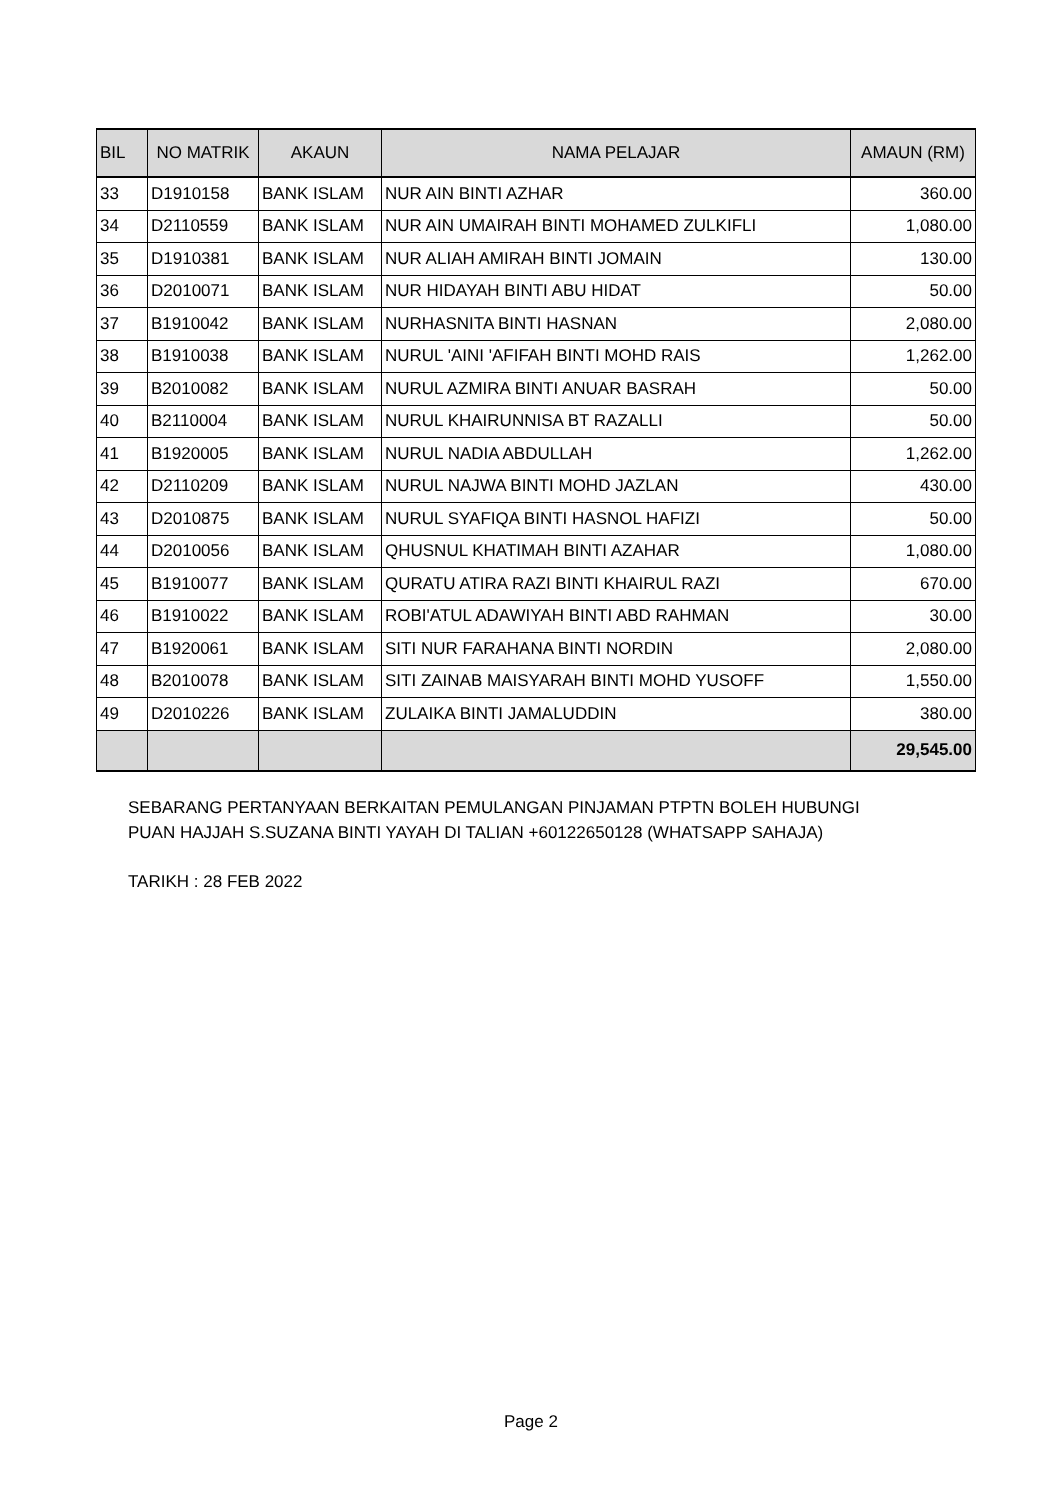| BIL | NO MATRIK | AKAUN | NAMA PELAJAR | AMAUN (RM) |
| --- | --- | --- | --- | --- |
| 33 | D1910158 | BANK ISLAM | NUR AIN BINTI AZHAR | 360.00 |
| 34 | D2110559 | BANK ISLAM | NUR AIN UMAIRAH BINTI MOHAMED ZULKIFLI | 1,080.00 |
| 35 | D1910381 | BANK ISLAM | NUR ALIAH AMIRAH BINTI JOMAIN | 130.00 |
| 36 | D2010071 | BANK ISLAM | NUR HIDAYAH BINTI ABU HIDAT | 50.00 |
| 37 | B1910042 | BANK ISLAM | NURHASNITA BINTI HASNAN | 2,080.00 |
| 38 | B1910038 | BANK ISLAM | NURUL 'AINI 'AFIFAH BINTI MOHD RAIS | 1,262.00 |
| 39 | B2010082 | BANK ISLAM | NURUL AZMIRA BINTI ANUAR BASRAH | 50.00 |
| 40 | B2110004 | BANK ISLAM | NURUL KHAIRUNNISA BT RAZALLI | 50.00 |
| 41 | B1920005 | BANK ISLAM | NURUL NADIA ABDULLAH | 1,262.00 |
| 42 | D2110209 | BANK ISLAM | NURUL NAJWA BINTI MOHD JAZLAN | 430.00 |
| 43 | D2010875 | BANK ISLAM | NURUL SYAFIQA BINTI HASNOL HAFIZI | 50.00 |
| 44 | D2010056 | BANK ISLAM | QHUSNUL KHATIMAH BINTI AZAHAR | 1,080.00 |
| 45 | B1910077 | BANK ISLAM | QURATU ATIRA RAZI BINTI KHAIRUL RAZI | 670.00 |
| 46 | B1910022 | BANK ISLAM | ROBI'ATUL ADAWIYAH BINTI ABD RAHMAN | 30.00 |
| 47 | B1920061 | BANK ISLAM | SITI NUR FARAHANA BINTI NORDIN | 2,080.00 |
| 48 | B2010078 | BANK ISLAM | SITI ZAINAB MAISYARAH BINTI MOHD YUSOFF | 1,550.00 |
| 49 | D2010226 | BANK ISLAM | ZULAIKA BINTI JAMALUDDIN | 380.00 |
| | | | | 29,545.00 |
SEBARANG PERTANYAAN BERKAITAN PEMULANGAN PINJAMAN PTPTN BOLEH HUBUNGI
PUAN HAJJAH S.SUZANA BINTI YAYAH DI TALIAN +60122650128 (WHATSAPP SAHAJA)
TARIKH : 28 FEB 2022
Page 2